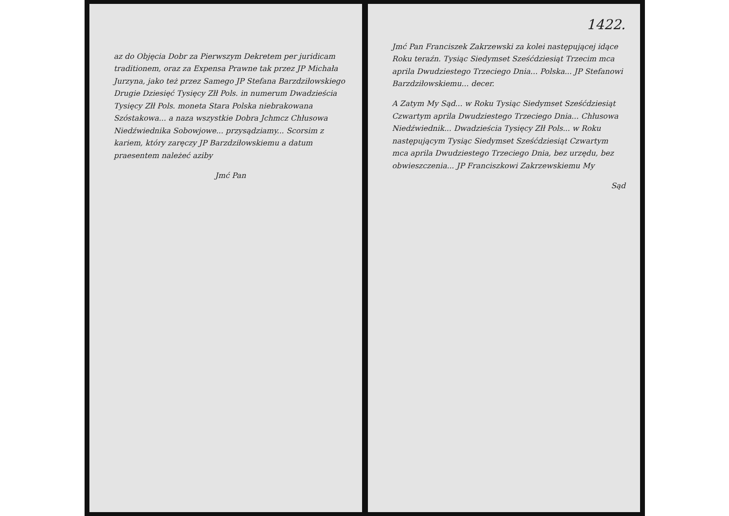az do Objęcia Dobr za Pierwszym Dekretem per juridicam traditionem, oraz za Expensa Prawne tak przez JP Michała Jurzyna, jako też przez Samego JP Stefana Barzdziłowskiego Drugie Dziesięć Tysięcy Złł Pols. in numerum Dwadzieścia Tysięcy Złł Pols. moneta Stara Polska niebrakowana Szóstakowa... a naza wszystkie Dobra Jchmcz Chłusowa Niedźwiednika Sobowjowe... przysądziamy... Scorsim z kariem, który zaręczy JP Barzdziłowskiemu a datum praesentem należeć aziby
Jmć Pan
1422.
Jmć Pan Franciszek Zakrzewski za kolei następującej idące Roku teraźn. Tysiąc Siedymset Sześćdziesiąt Trzecim mca aprila Dwudziestego Trzeciego Dnia... Polska... JP Stefanowi Barzdziłowskiemu... decer.
A Zatym My Sąd... w Roku Tysiąc Siedymset Sześćdziesiąt Czwartym aprila Dwudziestego Trzeciego Dnia... Chłusowa Niedźwiednik... Dwadzieścia Tysięcy Złł Pols... w Roku następującym Tysiąc Siedymset Sześćdziesiąt Czwartym mca aprila Dwudziestego Trzeciego Dnia, bez urzędu, bez obwieszczenia... JP Franciszkowi Zakrzewskiemu My
Sąd